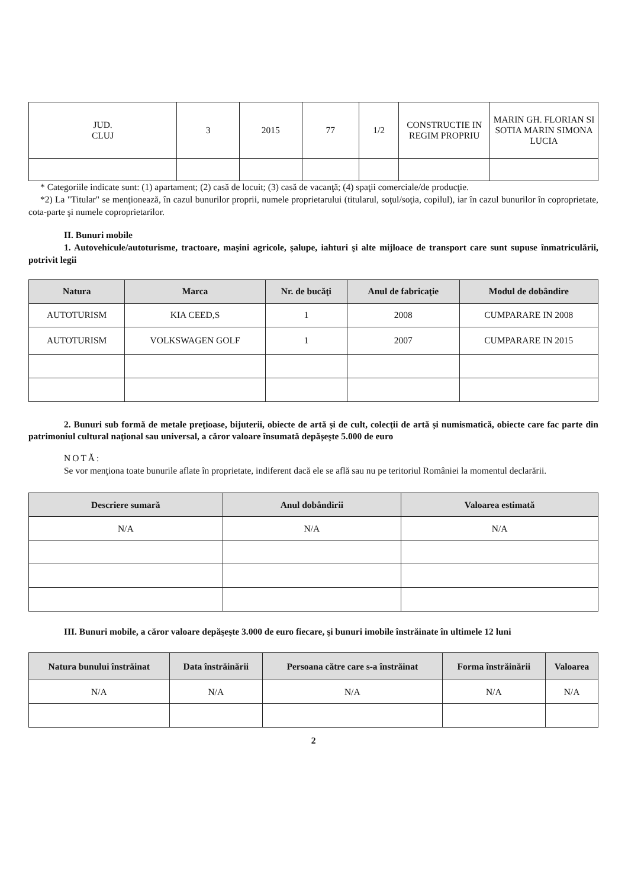| JUD. CLUJ | 3 | 2015 | 77 | 1/2 | CONSTRUCTIE IN REGIM PROPRIU | MARIN GH. FLORIAN SI SOTIA MARIN SIMONA LUCIA |
* Categoriile indicate sunt: (1) apartament; (2) casă de locuit; (3) casă de vacanţă; (4) spaţii comerciale/de producţie.
*2) La "Titular" se menţionează, în cazul bunurilor proprii, numele proprietarului (titularul, soţul/soţia, copilul), iar în cazul bunurilor în coproprietate, cota-parte şi numele coproprietarilor.
II. Bunuri mobile
1. Autovehicule/autoturisme, tractoare, maşini agricole, şalupe, iahturi şi alte mijloace de transport care sunt supuse înmatriculării, potrivit legii
| Natura | Marca | Nr. de bucăţi | Anul de fabricaţie | Modul de dobândire |
| --- | --- | --- | --- | --- |
| AUTOTURISM | KIA CEED,S | 1 | 2008 | CUMPARARE IN 2008 |
| AUTOTURISM | VOLKSWAGEN GOLF | 1 | 2007 | CUMPARARE IN 2015 |
2. Bunuri sub formă de metale preţioase, bijuterii, obiecte de artă şi de cult, colecţii de artă şi numismatică, obiecte care fac parte din patrimoniul cultural naţional sau universal, a căror valoare însumată depăşeşte 5.000 de euro
NOTĂ:
Se vor menţiona toate bunurile aflate în proprietate, indiferent dacă ele se află sau nu pe teritoriul României la momentul declarării.
| Descriere sumară | Anul dobândirii | Valoarea estimată |
| --- | --- | --- |
| N/A | N/A | N/A |
III. Bunuri mobile, a căror valoare depăşeşte 3.000 de euro fiecare, şi bunuri imobile înstrăinate în ultimele 12 luni
| Natura bunului înstrăinat | Data înstrăinării | Persoana către care s-a înstrăinat | Forma înstrăinării | Valoarea |
| --- | --- | --- | --- | --- |
| N/A | N/A | N/A | N/A | N/A |
2